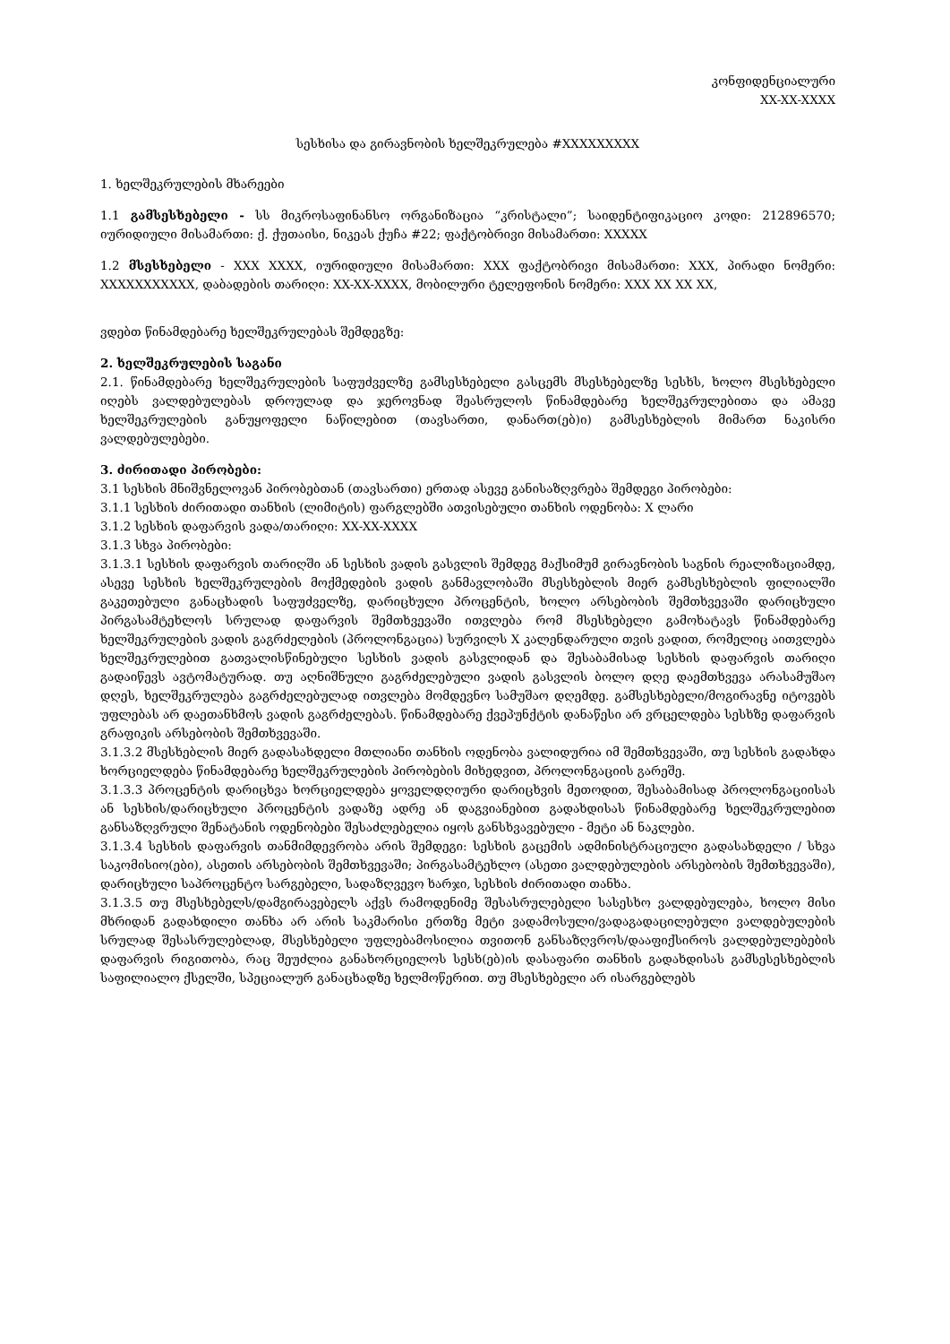კონფიდენციალური
XX-XX-XXXX
სესხისა და გირავნობის ხელშეკრულება #XXXXXXXXX
1. ხელშეკრულების მხარეები
1.1 გამსესხებელი - სს მიკროსაფინანსო ორგანიზაცია “კრისტალი”; საიდენტიფიკაციო კოდი: 212896570; იურიდიული მისამართი: ქ. ქუთაისი, ნიკეას ქუჩა #22; ფაქტობრივი მისამართი: XXXXX
1.2 მსესხებელი - XXX XXXX, იურიდიული მისამართი: XXX ფაქტობრივი მისამართი: XXX, პირადი ნომერი: XXXXXXXXXXX, დაბადების თარიღი: XX-XX-XXXX, მობილური ტელეფონის ნომერი: XXX XX XX XX,
ვდებთ წინამდებარე ხელშეკრულებას შემდეგზე:
2. ხელშეკრულების საგანი
2.1. წინამდებარე ხელშეკრულების საფუძველზე გამსესხებელი გასცემს მსესხებელზე სესხს, ხოლო მსესხებელი იღებს ვალდებულებას დროულად და ჯეროვნად შეასრულოს წინამდებარე ხელშეკრულებითა და ამავე ხელშეკრულების განუყოფელი ნაწილებით (თავსართი, დანართ(ებ)ი) გამსესხებლის მიმართ ნაკისრი ვალდებულებები.
3. ძირითადი პირობები:
3.1 სესხის მნიშვნელოვან პირობებთან (თავსართი) ერთად ასევე განისაზღვრება შემდეგი პირობები:
3.1.1 სესხის ძირითადი თანხის (ლიმიტის) ფარგლებში ათვისებული თანხის ოდენობა: X ლარი
3.1.2 სესხის დაფარვის ვადა/თარიღი: XX-XX-XXXX
3.1.3 სხვა პირობები:
3.1.3.1 სესხის დაფარვის თარიღში ან სესხის ვადის გასვლის შემდეგ მაქსიმუმ გირავნობის საგნის რეალიზაციამდე, ასევე სესხის ხელშეკრულების მოქმედების ვადის განმავლობაში მსესხებლის მიერ გამსესხებლის ფილიალში გაკეთებული განაცხადის საფუძველზე, დარიცხული პროცენტის, ხოლო არსებობის შემთხვევაში დარიცხული პირგასამტეხლოს სრულად დაფარვის შემთხვევაში ითვლება რომ მსესხებელი გამოხატავს წინამდებარე ხელშეკრულების ვადის გაგრძელების (პროლონგაცია) სურვილს X კალენდარული თვის ვადით, რომელიც აითვლება ხელშეკრულებით გათვალისწინებული სესხის ვადის გასვლიდან და შესაბამისად სესხის დაფარვის თარიღი გადაიწევს ავტომატურად. თუ აღნიშნული გაგრძელებული ვადის გასვლის ბოლო დღე დაემთხვევა არასამუშაო დღეს, ხელშეკრულება გაგრძელებულად ითვლება მომდევნო სამუშაო დღემდე. გამსესხებელი/მოგირავნე იტოვებს უფლებას არ დაეთანხმოს ვადის გაგრძელებას. წინამდებარე ქვეპუნქტის დანაწესი არ ვრცელდება სესხზე დაფარვის გრაფიკის არსებობის შემთხვევაში.
3.1.3.2 მსესხებლის მიერ გადასახდელი მთლიანი თანხის ოდენობა ვალიდურია იმ შემთხვევაში, თუ სესხის გადახდა ხორციელდება წინამდებარე ხელშეკრულების პირობების მიხედვით, პროლონგაციის გარეშე.
3.1.3.3 პროცენტის დარიცხვა ხორციელდება ყოველდღიური დარიცხვის მეთოდით, შესაბამისად პროლონგაციისას ან სესხის/დარიცხული პროცენტის ვადაზე ადრე ან დაგვიანებით გადახდისას წინამდებარე ხელშეკრულებით განსაზღვრული შენატანის ოდენობები შესაძლებელია იყოს განსხვავებული - მეტი ან ნაკლები.
3.1.3.4 სესხის დაფარვის თანმიმდევრობა არის შემდეგი: სესხის გაცემის ადმინისტრაციული გადასახდელი / სხვა საკომისიო(ები), ასეთის არსებობის შემთხვევაში; პირგასამტეხლო (ასეთი ვალდებულების არსებობის შემთხვევაში), დარიცხული საპროცენტო სარგებელი, სადაზღვევო ხარჯი, სესხის ძირითადი თანხა.
3.1.3.5 თუ მსესხებელს/დამგირავებელს აქვს რამოდენიმე შესასრულებელი სასესხო ვალდებულება, ხოლო მისი მხრიდან გადახდილი თანხა არ არის საკმარისი ერთზე მეტი ვადამოსული/ვადაგადაცილებული ვალდებულების სრულად შესასრულებლად, მსესხებელი უფლებამოსილია თვითონ განსაზღვროს/დააფიქსიროს ვალდებულებების დაფარვის რიგითობა, რაც შეუძლია განახორციელოს სესხ(ებ)ის დასაფარი თანხის გადახდისას გამსესესხებლის საფილიალო ქსელში, სპეციალურ განაცხადზე ხელმოწერით. თუ მსესხებელი არ ისარგებლებს